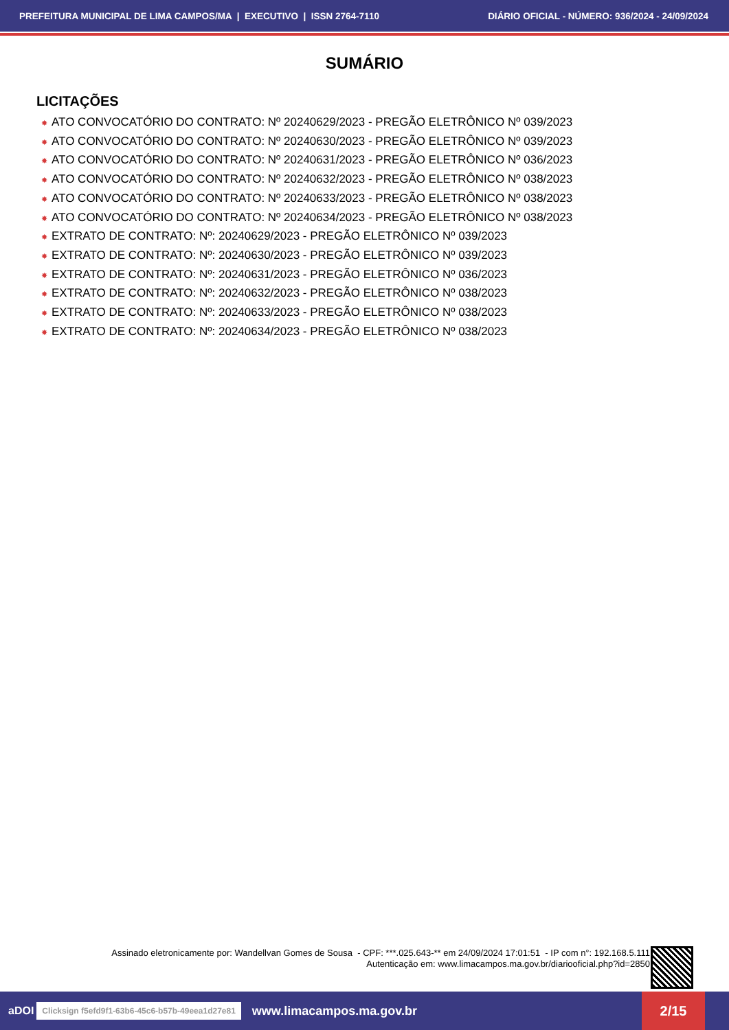PREFEITURA MUNICIPAL DE LIMA CAMPOS/MA | EXECUTIVO | ISSN 2764-7110
DIÁRIO OFICIAL - NÚMERO: 936/2024 - 24/09/2024
SUMÁRIO
LICITAÇÕES
✸ ATO CONVOCATÓRIO DO CONTRATO: Nº 20240629/2023 - PREGÃO ELETRÔNICO Nº 039/2023
✸ ATO CONVOCATÓRIO DO CONTRATO: Nº 20240630/2023 - PREGÃO ELETRÔNICO Nº 039/2023
✸ ATO CONVOCATÓRIO DO CONTRATO: Nº 20240631/2023 - PREGÃO ELETRÔNICO Nº 036/2023
✸ ATO CONVOCATÓRIO DO CONTRATO: Nº 20240632/2023 - PREGÃO ELETRÔNICO Nº 038/2023
✸ ATO CONVOCATÓRIO DO CONTRATO: Nº 20240633/2023 - PREGÃO ELETRÔNICO Nº 038/2023
✸ ATO CONVOCATÓRIO DO CONTRATO: Nº 20240634/2023 - PREGÃO ELETRÔNICO Nº 038/2023
✸ EXTRATO DE CONTRATO: Nº: 20240629/2023 - PREGÃO ELETRÔNICO Nº 039/2023
✸ EXTRATO DE CONTRATO: Nº: 20240630/2023 - PREGÃO ELETRÔNICO Nº 039/2023
✸ EXTRATO DE CONTRATO: Nº: 20240631/2023 - PREGÃO ELETRÔNICO Nº 036/2023
✸ EXTRATO DE CONTRATO: Nº: 20240632/2023 - PREGÃO ELETRÔNICO Nº 038/2023
✸ EXTRATO DE CONTRATO: Nº: 20240633/2023 - PREGÃO ELETRÔNICO Nº 038/2023
✸ EXTRATO DE CONTRATO: Nº: 20240634/2023 - PREGÃO ELETRÔNICO Nº 038/2023
Assinado eletronicamente por: Wandellvan Gomes de Sousa - CPF: ***.025.643-** em 24/09/2024 17:01:51 - IP com n°: 192.168.5.111
Autenticação em: www.limacampos.ma.gov.br/diariooficial.php?id=2850
aDOI Clicksign f5efd9f1-63b6-45c6-b57b-49eea1d27e81 www.limacampos.ma.gov.br
2/15